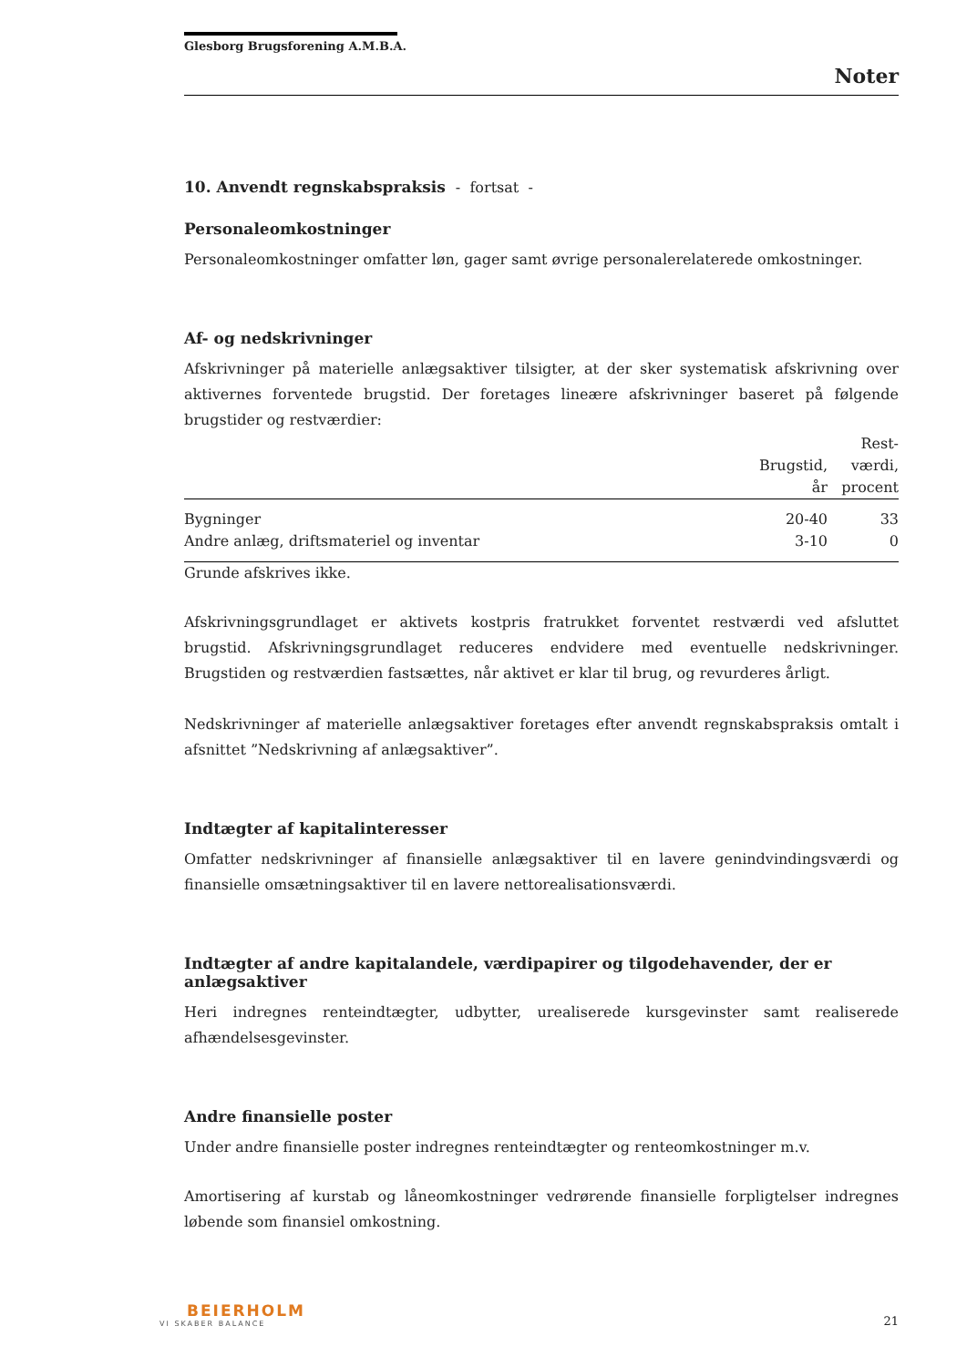Glesborg Brugsforening A.M.B.A.
Noter
10. Anvendt regnskabspraksis - fortsat -
Personaleomkostninger
Personaleomkostninger omfatter løn, gager samt øvrige personalerelaterede omkostninger.
Af- og nedskrivninger
Afskrivninger på materielle anlægsaktiver tilsigter, at der sker systematisk afskrivning over aktivernes forventede brugstid. Der foretages lineære afskrivninger baseret på følgende brugstider og restværdier:
| | Brugstid, år | Rest- værdi, procent |
| --- | --- | --- |
| Bygninger | 20-40 | 33 |
| Andre anlæg, driftsmateriel og inventar | 3-10 | 0 |
| Grunde afskrives ikke. | | |
Afskrivningsgrundlaget er aktivets kostpris fratrukket forventet restværdi ved afsluttet brugstid. Afskrivningsgrundlaget reduceres endvidere med eventuelle nedskrivninger. Brugstiden og restværdien fastsættes, når aktivet er klar til brug, og revurderes årligt.
Nedskrivninger af materielle anlægsaktiver foretages efter anvendt regnskabspraksis omtalt i afsnittet ”Nedskrivning af anlægsaktiver”.
Indtægter af kapitalinteresser
Omfatter nedskrivninger af finansielle anlægsaktiver til en lavere genindvindingsværdi og finansielle omsætningsaktiver til en lavere nettorealisationsværdi.
Indtægter af andre kapitalandele, værdipapirer og tilgodehavender, der er anlægsaktiver
Heri indregnes renteindtægter, udbytter, urealiserede kursgevinster samt realiserede afhændelsesgevinster.
Andre finansielle poster
Under andre finansielle poster indregnes renteindtægter og renteomkostninger m.v.
Amortisering af kurstab og låneomkostninger vedrørende finansielle forpligtelser indregnes løbende som finansiel omkostning.
BEIERHOLM
VI SKABER BALANCE
21